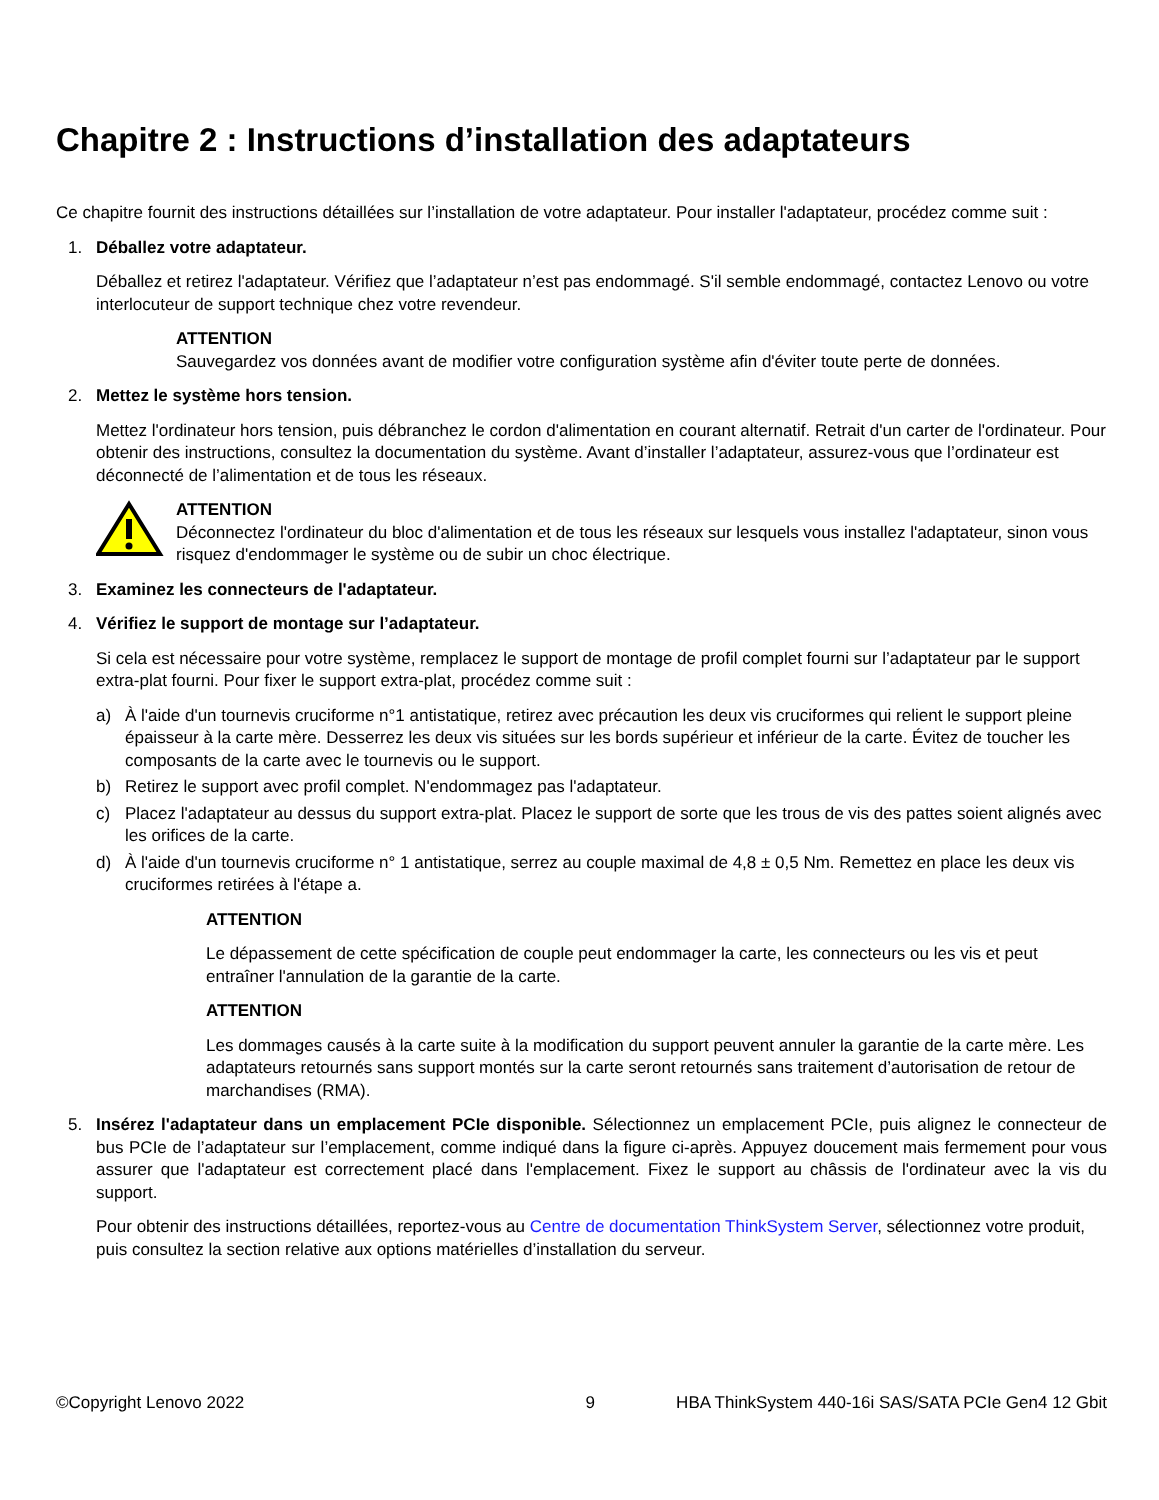Chapitre 2 : Instructions d’installation des adaptateurs
Ce chapitre fournit des instructions détaillées sur l’installation de votre adaptateur. Pour installer l'adaptateur, procédez comme suit :
1. Déballez votre adaptateur.
Déballez et retirez l'adaptateur. Vérifiez que l’adaptateur n’est pas endommagé. S'il semble endommagé, contactez Lenovo ou votre interlocuteur de support technique chez votre revendeur.
ATTENTION
Sauvegardez vos données avant de modifier votre configuration système afin d'éviter toute perte de données.
2. Mettez le système hors tension.
Mettez l'ordinateur hors tension, puis débranchez le cordon d'alimentation en courant alternatif. Retrait d'un carter de l'ordinateur. Pour obtenir des instructions, consultez la documentation du système. Avant d’installer l’adaptateur, assurez-vous que l’ordinateur est déconnecté de l’alimentation et de tous les réseaux.
ATTENTION
Déconnectez l'ordinateur du bloc d'alimentation et de tous les réseaux sur lesquels vous installez l'adaptateur, sinon vous risquez d'endommager le système ou de subir un choc électrique.
3. Examinez les connecteurs de l'adaptateur.
4. Vérifiez le support de montage sur l’adaptateur.
Si cela est nécessaire pour votre système, remplacez le support de montage de profil complet fourni sur l’adaptateur par le support extra-plat fourni. Pour fixer le support extra-plat, procédez comme suit :
a) À l'aide d'un tournevis cruciforme n°1 antistatique, retirez avec précaution les deux vis cruciformes qui relient le support pleine épaisseur à la carte mère. Desserrez les deux vis situées sur les bords supérieur et inférieur de la carte. Évitez de toucher les composants de la carte avec le tournevis ou le support.
b) Retirez le support avec profil complet. N'endommagez pas l'adaptateur.
c) Placez l'adaptateur au dessus du support extra-plat. Placez le support de sorte que les trous de vis des pattes soient alignés avec les orifices de la carte.
d) À l'aide d'un tournevis cruciforme n° 1 antistatique, serrez au couple maximal de 4,8 ± 0,5 Nm. Remettez en place les deux vis cruciformes retirées à l'étape a.
ATTENTION
Le dépassement de cette spécification de couple peut endommager la carte, les connecteurs ou les vis et peut entraîner l'annulation de la garantie de la carte.
ATTENTION
Les dommages causés à la carte suite à la modification du support peuvent annuler la garantie de la carte mère. Les adaptateurs retournés sans support montés sur la carte seront retournés sans traitement d’autorisation de retour de marchandises (RMA).
5. Insérez l'adaptateur dans un emplacement PCIe disponible. Sélectionnez un emplacement PCIe, puis alignez le connecteur de bus PCIe de l’adaptateur sur l’emplacement, comme indiqué dans la figure ci-après. Appuyez doucement mais fermement pour vous assurer que l'adaptateur est correctement placé dans l'emplacement. Fixez le support au châssis de l'ordinateur avec la vis du support.
Pour obtenir des instructions détaillées, reportez-vous au Centre de documentation ThinkSystem Server, sélectionnez votre produit, puis consultez la section relative aux options matérielles d’installation du serveur.
©Copyright Lenovo 2022 9 HBA ThinkSystem 440-16i SAS/SATA PCIe Gen4 12 Gbit